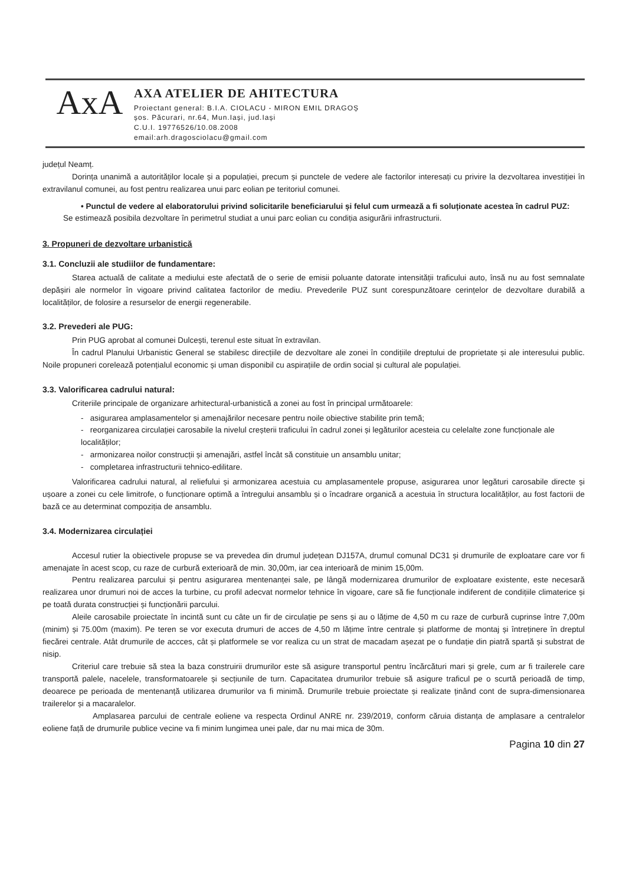AxA
AXA ATELIER DE AHITECTURA
Proiectant general: B.I.A. CIOLACU - MIRON EMIL DRAGOȘ
șos. Păcurari, nr.64, Mun.Iași, jud.Iași
C.U.I. 19776526/10.08.2008
email:arh.dragosciolacu@gmail.com
județul Neamț.
Dorința unanimă a autorităților locale și a populației, precum și punctele de vedere ale factorilor interesați cu privire la dezvoltarea investiției în extravilanul comunei, au fost pentru realizarea unui parc eolian pe teritoriul comunei.
• Punctul de vedere al elaboratorului privind solicitarile beneficiarului și felul cum urmează a fi soluționate acestea în cadrul PUZ:
Se estimează posibila dezvoltare în perimetrul studiat a unui parc eolian cu condiția asigurării infrastructurii.
3. Propuneri de dezvoltare urbanistică
3.1. Concluzii ale studiilor de fundamentare:
Starea actuală de calitate a mediului este afectată de o serie de emisii poluante datorate intensității traficului auto, însă nu au fost semnalate depășiri ale normelor în vigoare privind calitatea factorilor de mediu. Prevederile PUZ sunt corespunzătoare cerințelor de dezvoltare durabilă a localităților, de folosire a resurselor de energii regenerabile.
3.2. Prevederi ale PUG:
Prin PUG aprobat al comunei Dulcești, terenul este situat în extravilan.
În cadrul Planului Urbanistic General se stabilesc direcțiile de dezvoltare ale zonei în condițiile dreptului de proprietate și ale interesului public. Noile propuneri corelează potențialul economic și uman disponibil cu aspirațiile de ordin social și cultural ale populației.
3.3. Valorificarea cadrului natural:
Criteriile principale de organizare arhitectural-urbanistică a zonei au fost în principal următoarele:
- asigurarea amplasamentelor și amenajărilor necesare pentru noile obiective stabilite prin temă;
- reorganizarea circulației carosabile la nivelul creșterii traficului în cadrul zonei și legăturilor acesteia cu celelalte zone funcționale ale localităților;
- armonizarea noilor construcții și amenajări, astfel încât să constituie un ansamblu unitar;
- completarea infrastructurii tehnico-edilitare.
Valorificarea cadrului natural, al reliefului și armonizarea acestuia cu amplasamentele propuse, asigurarea unor legături carosabile directe și ușoare a zonei cu cele limitrofe, o funcționare optimă a întregului ansamblu și o încadrare organică a acestuia în structura localităților, au fost factorii de bază ce au determinat compoziția de ansamblu.
3.4. Modernizarea circulației
Accesul rutier la obiectivele propuse se va prevedea din drumul județean DJ157A, drumul comunal DC31 și drumurile de exploatare care vor fi amenajate în acest scop, cu raze de curbură exterioară de min. 30,00m, iar cea interioară de minim 15,00m.
Pentru realizarea parcului și pentru asigurarea mentenanței sale, pe lângă modernizarea drumurilor de exploatare existente, este necesară realizarea unor drumuri noi de acces la turbine, cu profil adecvat normelor tehnice în vigoare, care să fie funcționale indiferent de condițiile climaterice și pe toată durata construcției și funcționării parcului.
Aleile carosabile proiectate în incintă sunt cu câte un fir de circulație pe sens și au o lățime de 4,50 m cu raze de curbură cuprinse între 7,00m (minim) și 75.00m (maxim). Pe teren se vor executa drumuri de acces de 4,50 m lățime între centrale și platforme de montaj și întreținere în dreptul fiecărei centrale. Atât drumurile de accces, cât și platformele se vor realiza cu un strat de macadam așezat pe o fundație din piatră spartă și substrat de nisip.
Criteriul care trebuie să stea la baza construirii drumurilor este să asigure transportul pentru încărcături mari și grele, cum ar fi trailerele care transportă palele, nacelele, transformatoarele și secțiunile de turn. Capacitatea drumurilor trebuie să asigure traficul pe o scurtă perioadă de timp, deoarece pe perioada de mentenanță utilizarea drumurilor va fi minimă. Drumurile trebuie proiectate și realizate ținând cont de supra-dimensionarea trailerelor și a macaralelor.
Amplasarea parcului de centrale eoliene va respecta Ordinul ANRE nr. 239/2019, conform căruia distanța de amplasare a centralelor eoliene față de drumurile publice vecine va fi minim lungimea unei pale, dar nu mai mica de 30m.
Pagina 10 din 27